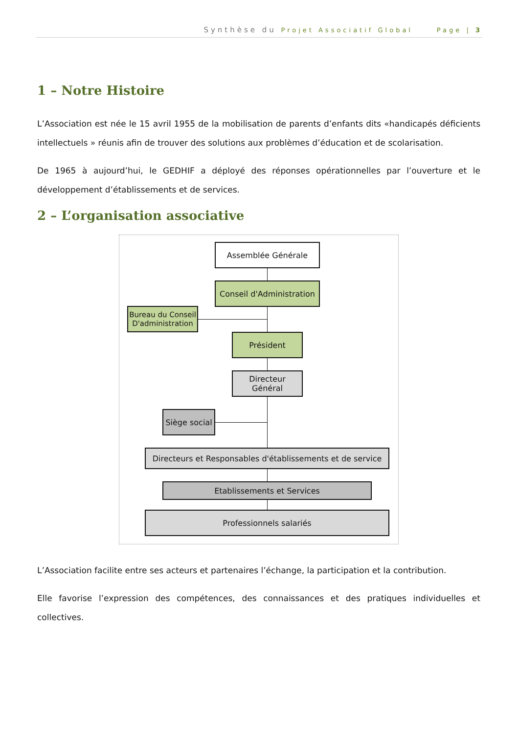Synthèse du Projet Associatif Global Page | 3
1 – Notre Histoire
L’Association est née le 15 avril 1955 de la mobilisation de parents d’enfants dits «handicapés déficients intellectuels » réunis afin de trouver des solutions aux problèmes d’éducation et de scolarisation.
De 1965 à aujourd’hui, le GEDHIF a déployé des réponses opérationnelles par l’ouverture et le développement d’établissements et de services.
2 – L’organisation associative
Assemblée Générale
Conseil d'Administration
Bureau du Conseil D'administration
Président
Directeur Général
Siège social
Directeurs et Responsables d'établissements et de service
Etablissements et Services
Professionnels salariés
L’Association facilite entre ses acteurs et partenaires l’échange, la participation et la contribution.
Elle favorise l’expression des compétences, des connaissances et des pratiques individuelles et collectives.